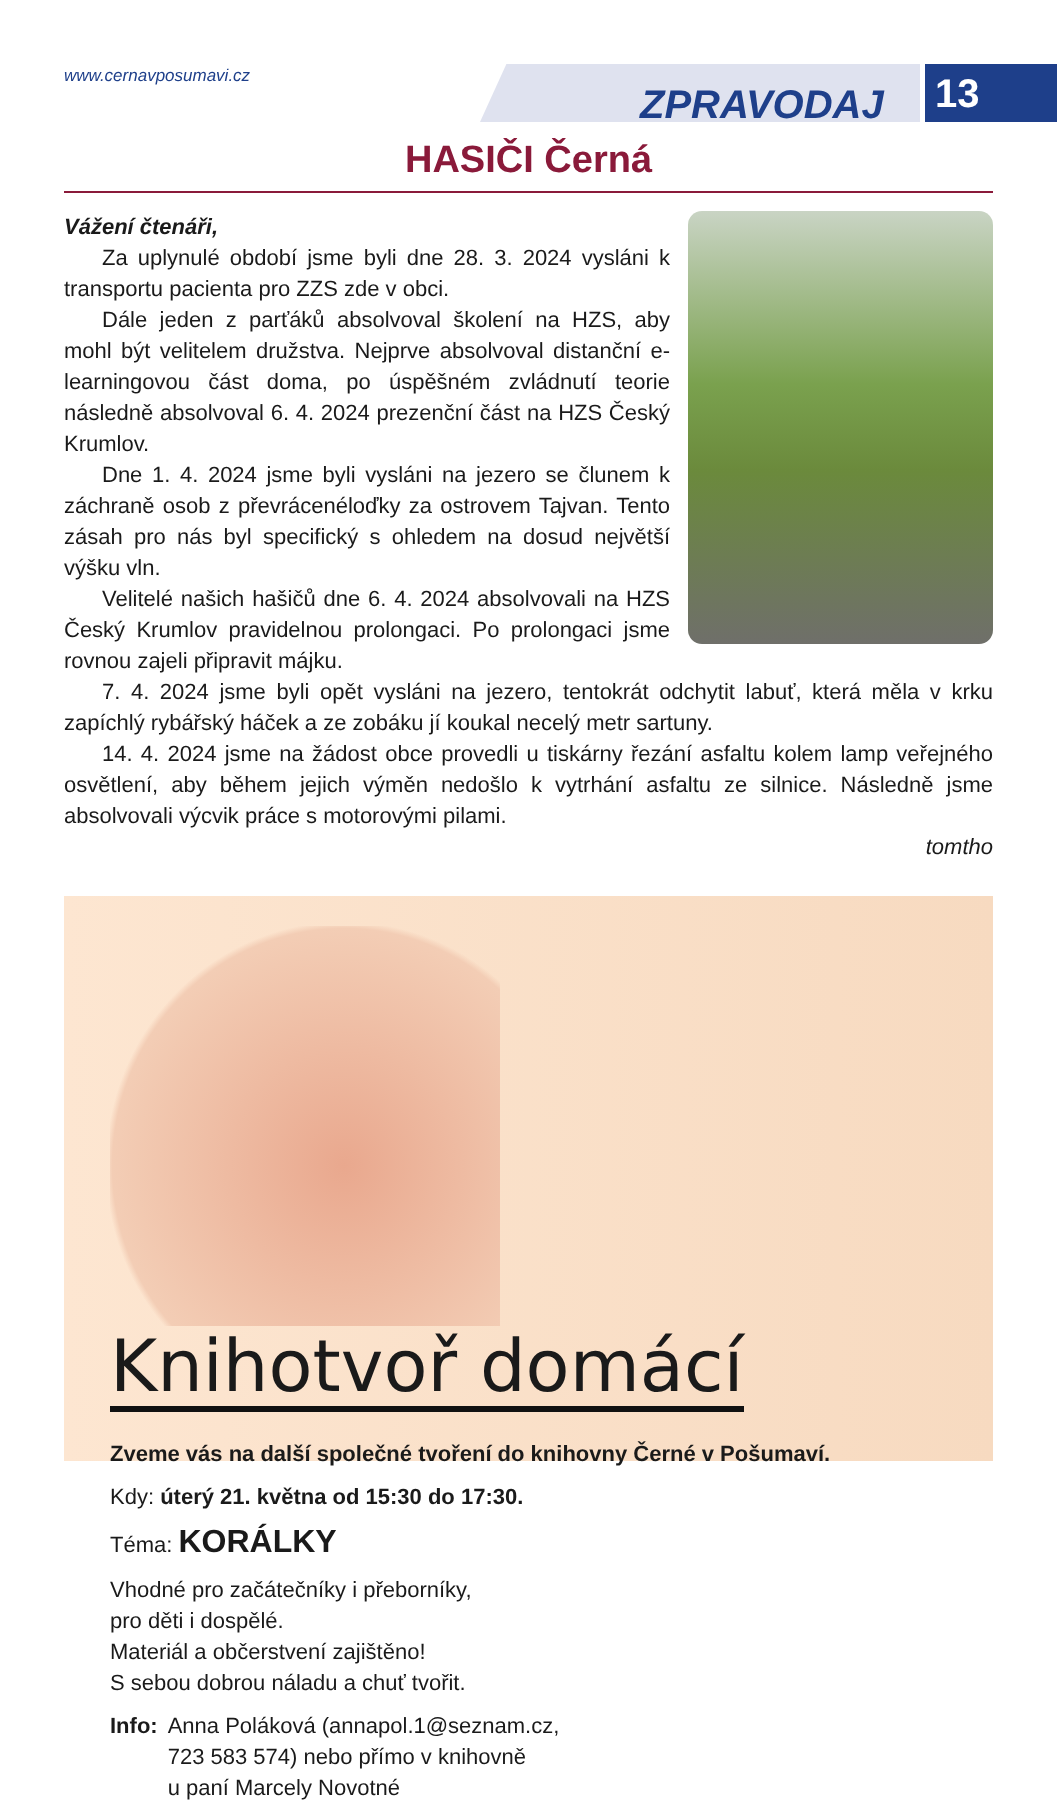www.cernavposumavi.cz
ZPRAVODAJ 13
HASIČI Černá
Vážení čtenáři,
Za uplynulé období jsme byli dne 28. 3. 2024 vysláni k transportu pacienta pro ZZS zde v obci.
Dále jeden z parťáků absolvoval školení na HZS, aby mohl být velitelem družstva. Nejprve absolvoval distanční e-learningovou část doma, po úspěšném zvládnutí teorie následně absolvoval 6. 4. 2024 prezenční část na HZS Český Krumlov.
Dne 1. 4. 2024 jsme byli vysláni na jezero se člunem k záchraně osob z převrácenéloďky za ostrovem Tajvan. Tento zásah pro nás byl specifický s ohledem na dosud největší výšku vln.
Velitelé našich hašičů dne 6. 4. 2024 absolvovali na HZS Český Krumlov pravidelnou prolongaci. Po prolongaci jsme rovnou zajeli připravit májku.
7. 4. 2024 jsme byli opět vysláni na jezero, tentokrát odchytit labuť, která měla v krku zapíchlý rybářský háček a ze zobáku jí koukal necelý metr sartuny.
14. 4. 2024 jsme na žádost obce provedli u tiskárny řezání asfaltu kolem lamp veřejného osvětlení, aby během jejich výměn nedošlo k vytrhání asfaltu ze silnice. Následně jsme absolvovali výcvik práce s motorovými pilami.
tomtho
Knihotvoř domácí
Zveme vás na další společné tvoření do knihovny Černé v Pošumaví.
Kdy: úterý 21. května od 15:30 do 17:30.
Téma: KORÁLKY
Vhodné pro začátečníky i přeborníky,
pro děti i dospělé.
Materiál a občerstvení zajištěno!
S sebou dobrou náladu a chuť tvořit.
Info: Anna Poláková (annapol.1@seznam.cz,
723 583 574) nebo přímo v knihovně
u paní Marcely Novotné